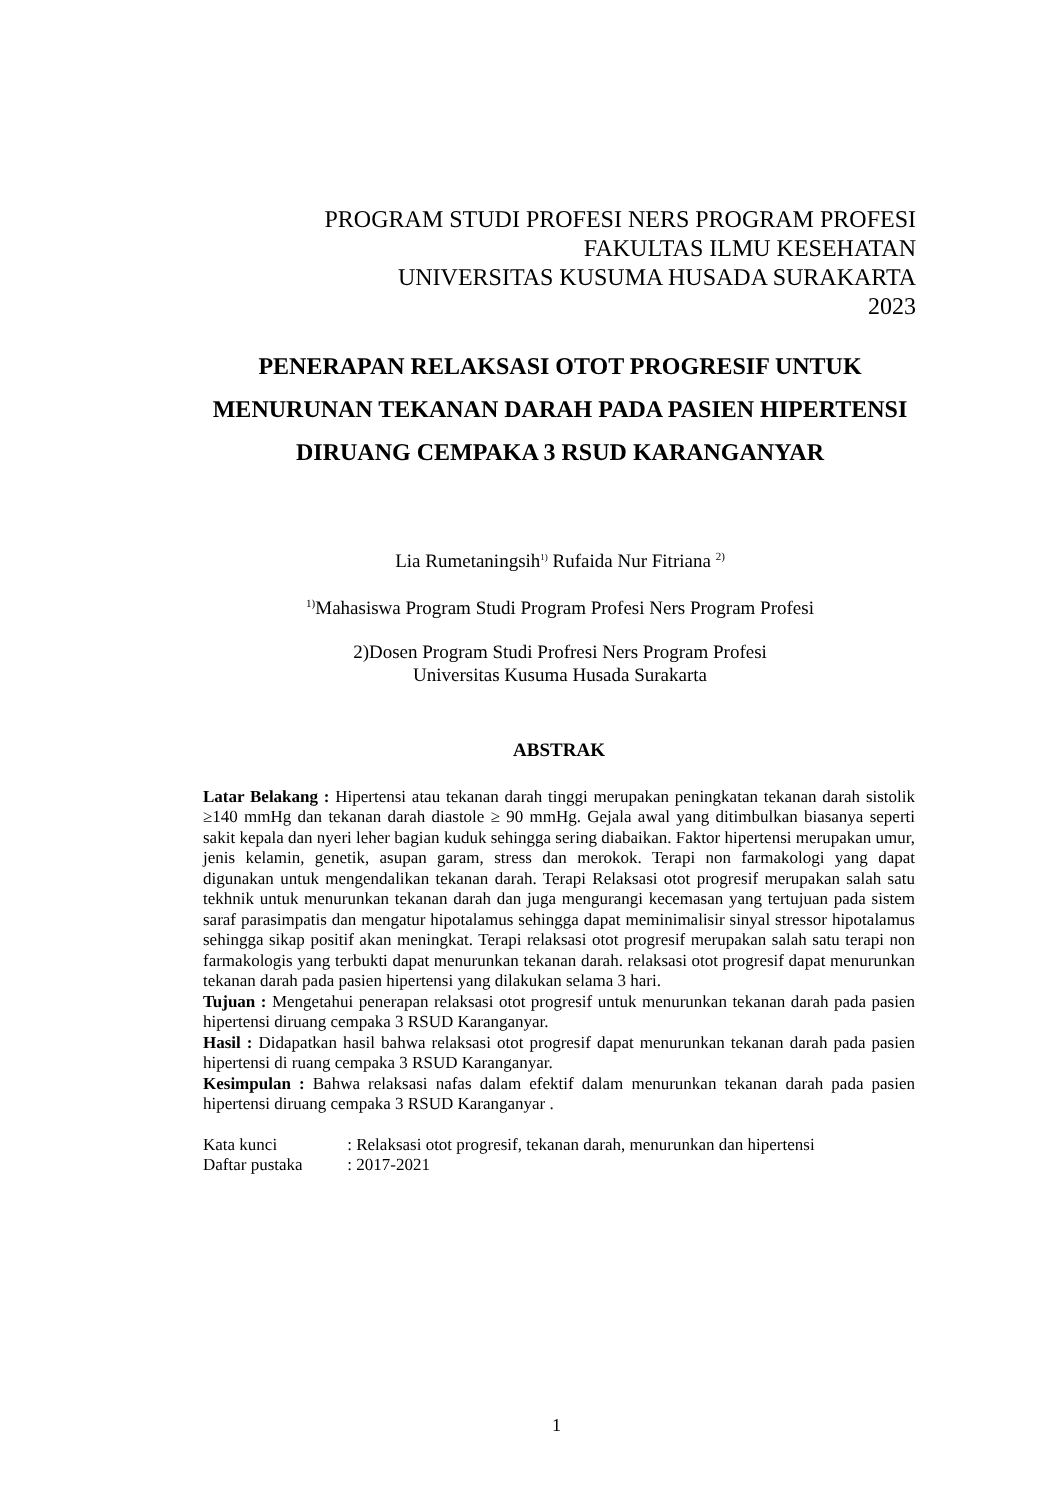PROGRAM STUDI PROFESI NERS PROGRAM PROFESI
FAKULTAS ILMU KESEHATAN
UNIVERSITAS KUSUMA HUSADA SURAKARTA
2023
PENERAPAN RELAKSASI OTOT PROGRESIF UNTUK MENURUNAN TEKANAN DARAH PADA PASIEN HIPERTENSI DIRUANG CEMPAKA 3 RSUD KARANGANYAR
Lia Rumetaningsih<sup>1)</sup> Rufaida Nur Fitriana <sup>2)</sup>
<sup>1)</sup> Mahasiswa Program Studi Program Profesi Ners Program Profesi
2)Dosen Program Studi Profresi Ners Program Profesi
Universitas Kusuma Husada Surakarta
ABSTRAK
Latar Belakang : Hipertensi atau tekanan darah tinggi merupakan peningkatan tekanan darah sistolik ≥140 mmHg dan tekanan darah diastole ≥ 90 mmHg. Gejala awal yang ditimbulkan biasanya seperti sakit kepala dan nyeri leher bagian kuduk sehingga sering diabaikan. Faktor hipertensi merupakan umur, jenis kelamin, genetik, asupan garam, stress dan merokok. Terapi non farmakologi yang dapat digunakan untuk mengendalikan tekanan darah. Terapi Relaksasi otot progresif merupakan salah satu tekhnik untuk menurunkan tekanan darah dan juga mengurangi kecemasan yang tertujuan pada sistem saraf parasimpatis dan mengatur hipotalamus sehingga dapat meminimalisir sinyal stressor hipotalamus sehingga sikap positif akan meningkat. Terapi relaksasi otot progresif merupakan salah satu terapi non farmakologis yang terbukti dapat menurunkan tekanan darah. relaksasi otot progresif dapat menurunkan tekanan darah pada pasien hipertensi yang dilakukan selama 3 hari.
Tujuan : Mengetahui penerapan relaksasi otot progresif untuk menurunkan tekanan darah pada pasien hipertensi diruang cempaka 3 RSUD Karanganyar.
Hasil : Didapatkan hasil bahwa relaksasi otot progresif dapat menurunkan tekanan darah pada pasien hipertensi di ruang cempaka 3 RSUD Karanganyar.
Kesimpulan : Bahwa relaksasi nafas dalam efektif dalam menurunkan tekanan darah pada pasien hipertensi diruang cempaka 3 RSUD Karanganyar .
Kata kunci : Relaksasi otot progresif, tekanan darah, menurunkan dan hipertensi
Daftar pustaka : 2017-2021
1